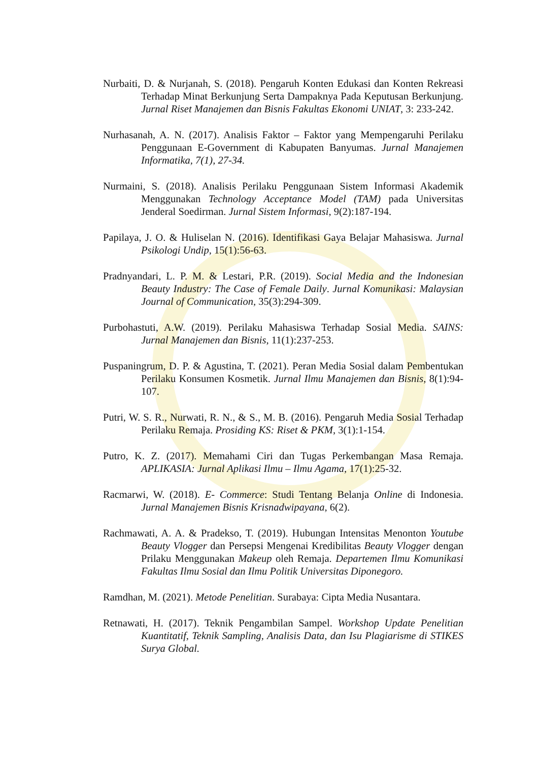Nurbaiti, D. & Nurjanah, S. (2018). Pengaruh Konten Edukasi dan Konten Rekreasi Terhadap Minat Berkunjung Serta Dampaknya Pada Keputusan Berkunjung. Jurnal Riset Manajemen dan Bisnis Fakultas Ekonomi UNIAT, 3: 233-242.
Nurhasanah, A. N. (2017). Analisis Faktor – Faktor yang Mempengaruhi Perilaku Penggunaan E-Government di Kabupaten Banyumas. Jurnal Manajemen Informatika, 7(1), 27-34.
Nurmaini, S. (2018). Analisis Perilaku Penggunaan Sistem Informasi Akademik Menggunakan Technology Acceptance Model (TAM) pada Universitas Jenderal Soedirman. Jurnal Sistem Informasi, 9(2):187-194.
Papilaya, J. O. & Huliselan N. (2016). Identifikasi Gaya Belajar Mahasiswa. Jurnal Psikologi Undip, 15(1):56-63.
Pradnyandari, L. P. M. & Lestari, P.R. (2019). Social Media and the Indonesian Beauty Industry: The Case of Female Daily. Jurnal Komunikasi: Malaysian Journal of Communication, 35(3):294-309.
Purbohastuti, A.W. (2019). Perilaku Mahasiswa Terhadap Sosial Media. SAINS: Jurnal Manajemen dan Bisnis, 11(1):237-253.
Puspaningrum, D. P. & Agustina, T. (2021). Peran Media Sosial dalam Pembentukan Perilaku Konsumen Kosmetik. Jurnal Ilmu Manajemen dan Bisnis, 8(1):94-107.
Putri, W. S. R., Nurwati, R. N., & S., M. B. (2016). Pengaruh Media Sosial Terhadap Perilaku Remaja. Prosiding KS: Riset & PKM, 3(1):1-154.
Putro, K. Z. (2017). Memahami Ciri dan Tugas Perkembangan Masa Remaja. APLIKASIA: Jurnal Aplikasi Ilmu – Ilmu Agama, 17(1):25-32.
Racmarwi, W. (2018). E- Commerce: Studi Tentang Belanja Online di Indonesia. Jurnal Manajemen Bisnis Krisnadwipayana, 6(2).
Rachmawati, A. A. & Pradekso, T. (2019). Hubungan Intensitas Menonton Youtube Beauty Vlogger dan Persepsi Mengenai Kredibilitas Beauty Vlogger dengan Prilaku Menggunakan Makeup oleh Remaja. Departemen Ilmu Komunikasi Fakultas Ilmu Sosial dan Ilmu Politik Universitas Diponegoro.
Ramdhan, M. (2021). Metode Penelitian. Surabaya: Cipta Media Nusantara.
Retnawati, H. (2017). Teknik Pengambilan Sampel. Workshop Update Penelitian Kuantitatif, Teknik Sampling, Analisis Data, dan Isu Plagiarisme di STIKES Surya Global.